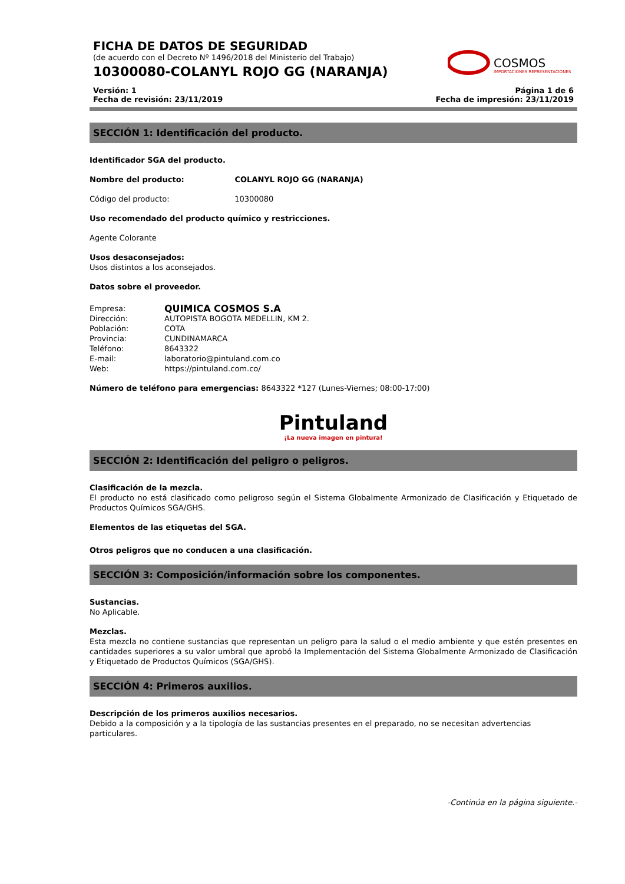FICHA DE DATOS DE SEGURIDAD
(de acuerdo con el Decreto Nº 1496/2018 del Ministerio del Trabajo)
10300080-COLANYL ROJO GG (NARANJA)
COSMOS
IMPORTACIONES REPRESENTACIONES
Versión: 1
Fecha de revisión: 23/11/2019 Página 1 de 6
Fecha de impresión: 23/11/2019
SECCIÓN 1: Identificación del producto.
Identificador SGA del producto.
Nombre del producto: COLANYL ROJO GG (NARANJA)
Código del producto: 10300080
Uso recomendado del producto químico y restricciones.
Agente Colorante
Usos desaconsejados:
Usos distintos a los aconsejados.
Datos sobre el proveedor.
Empresa: QUIMICA COSMOS S.A
Dirección: AUTOPISTA BOGOTA MEDELLIN, KM 2.
Población: COTA
Provincia: CUNDINAMARCA
Teléfono: 8643322
E-mail: laboratorio@pintuland.com.co
Web: https://pintuland.com.co/
Número de teléfono para emergencias: 8643322 *127 (Lunes-Viernes; 08:00-17:00)
Pintuland
¡La nueva imagen en pintura!
SECCIÓN 2: Identificación del peligro o peligros.
Clasificación de la mezcla.
El producto no está clasificado como peligroso según el Sistema Globalmente Armonizado de Clasificación y Etiquetado de Productos Químicos SGA/GHS.
Elementos de las etiquetas del SGA.
Otros peligros que no conducen a una clasificación.
SECCIÓN 3: Composición/información sobre los componentes.
Sustancias.
No Aplicable.
Mezclas.
Esta mezcla no contiene sustancias que representan un peligro para la salud o el medio ambiente y que estén presentes en cantidades superiores a su valor umbral que aprobó la Implementación del Sistema Globalmente Armonizado de Clasificación y Etiquetado de Productos Químicos (SGA/GHS).
SECCIÓN 4: Primeros auxilios.
Descripción de los primeros auxilios necesarios.
Debido a la composición y a la tipología de las sustancias presentes en el preparado, no se necesitan advertencias particulares.
-Continúa en la página siguiente.-